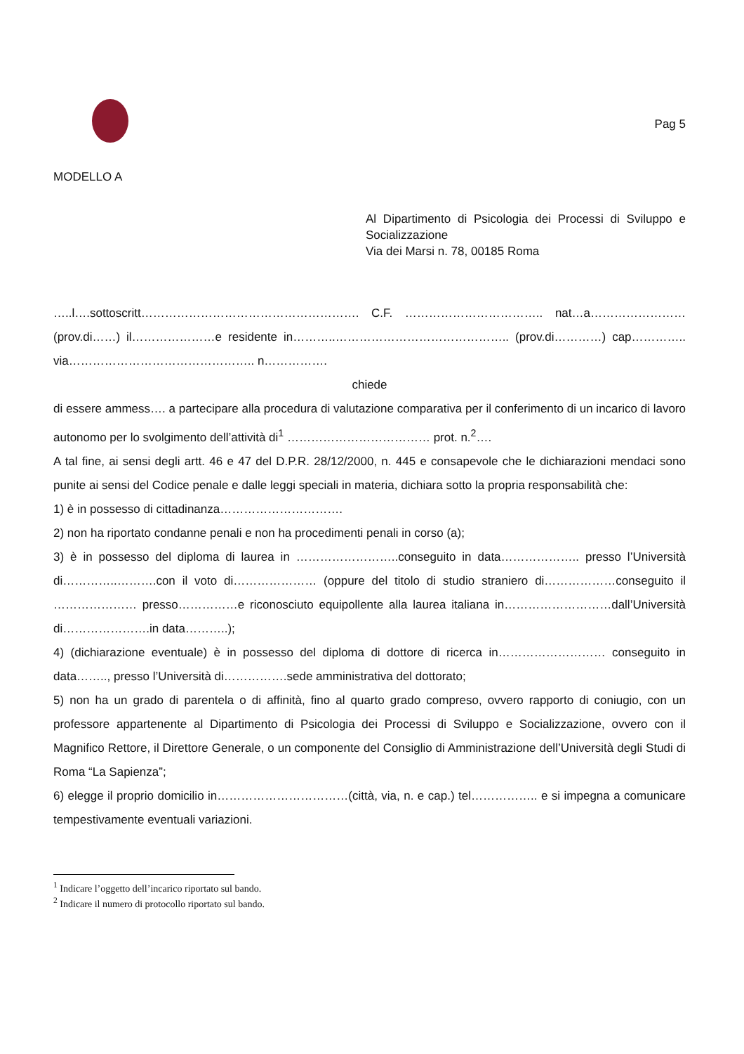Pag 5
MODELLO A
Al Dipartimento di Psicologia dei Processi di Sviluppo e Socializzazione
Via dei Marsi n. 78, 00185 Roma
…..l….sottoscritt………………………………………………. C.F. …………………………….. nat…a…………………… (prov.di……) il…………………e residente in………..…………………………………….. (prov.di…………) cap…………..
via……………………………………….. n…………….
chiede
di essere ammess…. a partecipare alla procedura di valutazione comparativa per il conferimento di un incarico di lavoro autonomo per lo svolgimento dell’attività di<sup>1</sup> ……………………………… prot. n.<sup>2</sup>….
A tal fine, ai sensi degli artt. 46 e 47 del D.P.R. 28/12/2000, n. 445 e consapevole che le dichiarazioni mendaci sono punite ai sensi del Codice penale e dalle leggi speciali in materia, dichiara sotto la propria responsabilità che:
1) è in possesso di cittadinanza………………………….
2) non ha riportato condanne penali e non ha procedimenti penali in corso (a);
3) è in possesso del diploma di laurea in ……………………..conseguito in data……………….. presso l’Università di…………..……….con il voto di………………… (oppure del titolo di studio straniero di………………conseguito il ………………… presso……………e riconosciuto equipollente alla laurea italiana in………………………dall’Università di………………….in data………..);
4) (dichiarazione eventuale) è in possesso del diploma di dottore di ricerca in……………………… conseguito in data…….., presso l’Università di…………….sede amministrativa del dottorato;
5) non ha un grado di parentela o di affinità, fino al quarto grado compreso, ovvero rapporto di coniugio, con un professore appartenente al Dipartimento di Psicologia dei Processi di Sviluppo e Socializzazione, ovvero con il Magnifico Rettore, il Direttore Generale, o un componente del Consiglio di Amministrazione dell’Università degli Studi di Roma “La Sapienza”;
6) elegge il proprio domicilio in……………………………(città, via, n. e cap.) tel…………….. e si impegna a comunicare tempestivamente eventuali variazioni.
<sup>1</sup> Indicare l’oggetto dell’incarico riportato sul bando.
<sup>2</sup> Indicare il numero di protocollo riportato sul bando.